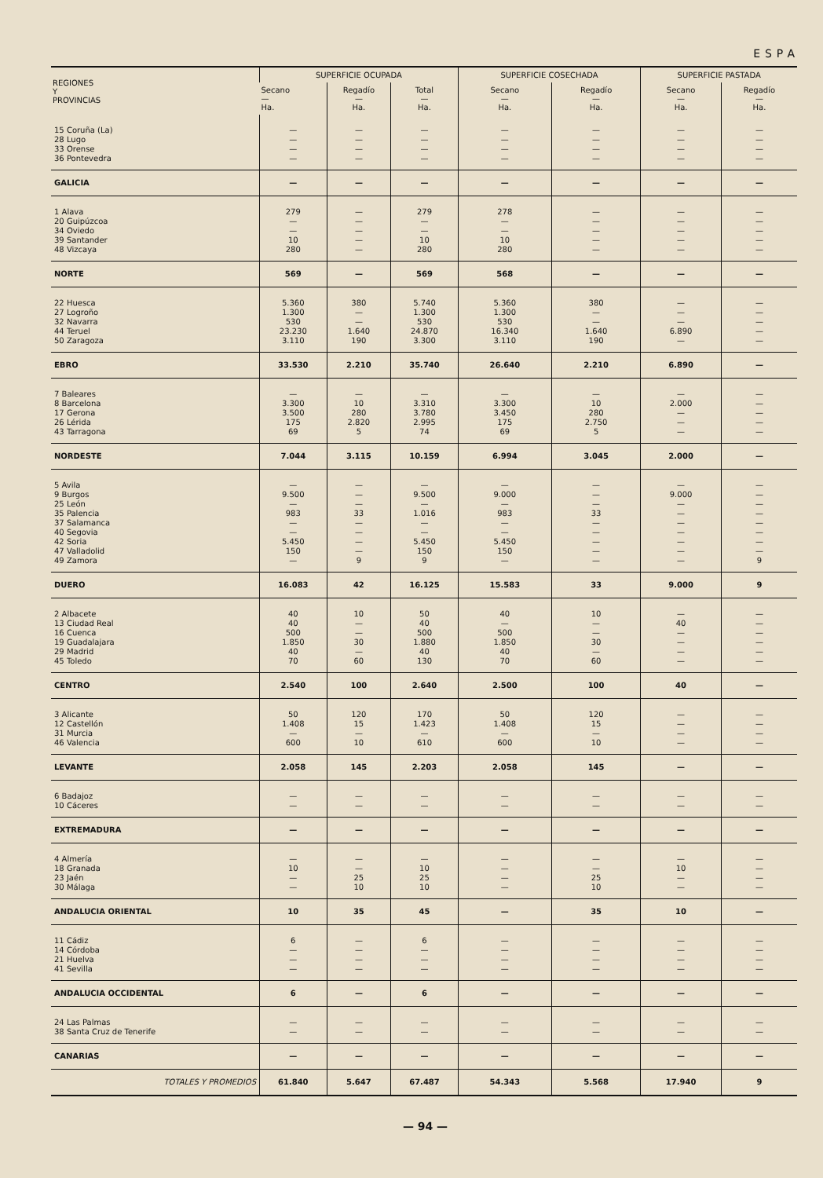ESPA
| REGIONES Y PROVINCIAS | SUPERFICIE OCUPADA | | | SUPERFICIE COSECHADA | | SUPERFICIE PASTADA | |
| --- | --- | --- | --- | --- | --- | --- | --- |
| | Secano — Ha. | Regadío — Ha. | Total — Ha. | Secano — Ha. | Regadío — Ha. | Secano — Ha. | Regadío — Ha. |
| 15 Coruña (La) 28 Lugo 33 Orense 36 Pontevedra | — — — — | — — — — | — — — — | — — — — | — — — — | — — — — | — — — — |
| GALICIA | — | — | — | — | — | — | — |
| 1 Alava 20 Guipúzcoa 34 Oviedo 39 Santander 48 Vizcaya | 279 — — 10 280 | — — — — — | 279 — — 10 280 | 278 — — 10 280 | — — — — — | — — — — — | — — — — — |
| NORTE | 569 | — | 569 | 568 | — | — | — |
| 22 Huesca 27 Logroño 32 Navarra 44 Teruel 50 Zaragoza | 5.360 1.300 530 23.230 3.110 | 380 — — 1.640 190 | 5.740 1.300 530 24.870 3.300 | 5.360 1.300 530 16.340 3.110 | 380 — — 1.640 190 | — — — 6.890 — | — — — — — |
| EBRO | 33.530 | 2.210 | 35.740 | 26.640 | 2.210 | 6.890 | — |
| 7 Baleares 8 Barcelona 17 Gerona 26 Lérida 43 Tarragona | — 3.300 3.500 175 69 | — 10 280 2.820 5 | — 3.310 3.780 2.995 74 | — 3.300 3.450 175 69 | — 10 280 2.750 5 | — 2.000 — — — | — — — — — |
| NORDESTE | 7.044 | 3.115 | 10.159 | 6.994 | 3.045 | 2.000 | — |
| 5 Avila 9 Burgos 25 León 35 Palencia 37 Salamanca 40 Segovia 42 Soria 47 Valladolid 49 Zamora | — 9.500 — 983 — — 5.450 150 — | — — — 33 — — — — 9 | — 9.500 — 1.016 — — 5.450 150 9 | — 9.000 — 983 — — 5.450 150 — | — — — 33 — — — — — | — 9.000 — — — — — — — | — — — — — — — — 9 |
| DUERO | 16.083 | 42 | 16.125 | 15.583 | 33 | 9.000 | 9 |
| 2 Albacete 13 Ciudad Real 16 Cuenca 19 Guadalajara 29 Madrid 45 Toledo | 40 40 500 1.850 40 70 | 10 — — 30 — 60 | 50 40 500 1.880 40 130 | 40 — 500 1.850 40 70 | 10 — — 30 — 60 | — 40 — — — — | — — — — — — |
| CENTRO | 2.540 | 100 | 2.640 | 2.500 | 100 | 40 | — |
| 3 Alicante 12 Castellón 31 Murcia 46 Valencia | 50 1.408 — 600 | 120 15 — 10 | 170 1.423 — 610 | 50 1.408 — 600 | 120 15 — 10 | — — — — | — — — — |
| LEVANTE | 2.058 | 145 | 2.203 | 2.058 | 145 | — | — |
| 6 Badajoz 10 Cáceres | — — | — — | — — | — — | — — | — — | — — |
| EXTREMADURA | — | — | — | — | — | — | — |
| 4 Almería 18 Granada 23 Jaén 30 Málaga | — 10 — — | — — 25 10 | — 10 25 10 | — — — — | — — 25 10 | — 10 — — | — — — — |
| ANDALUCIA ORIENTAL | 10 | 35 | 45 | — | 35 | 10 | — |
| 11 Cádiz 14 Córdoba 21 Huelva 41 Sevilla | 6 — — — | — — — — | 6 — — — | — — — — | — — — — | — — — — | — — — — |
| ANDALUCIA OCCIDENTAL | 6 | — | 6 | — | — | — | — |
| 24 Las Palmas 38 Santa Cruz de Tenerife | — — | — — | — — | — — | — — | — — | — — |
| CANARIAS | — | — | — | — | — | — | — |
| TOTALES Y PROMEDIOS | 61.840 | 5.647 | 67.487 | 54.343 | 5.568 | 17.940 | 9 |
— 94 —